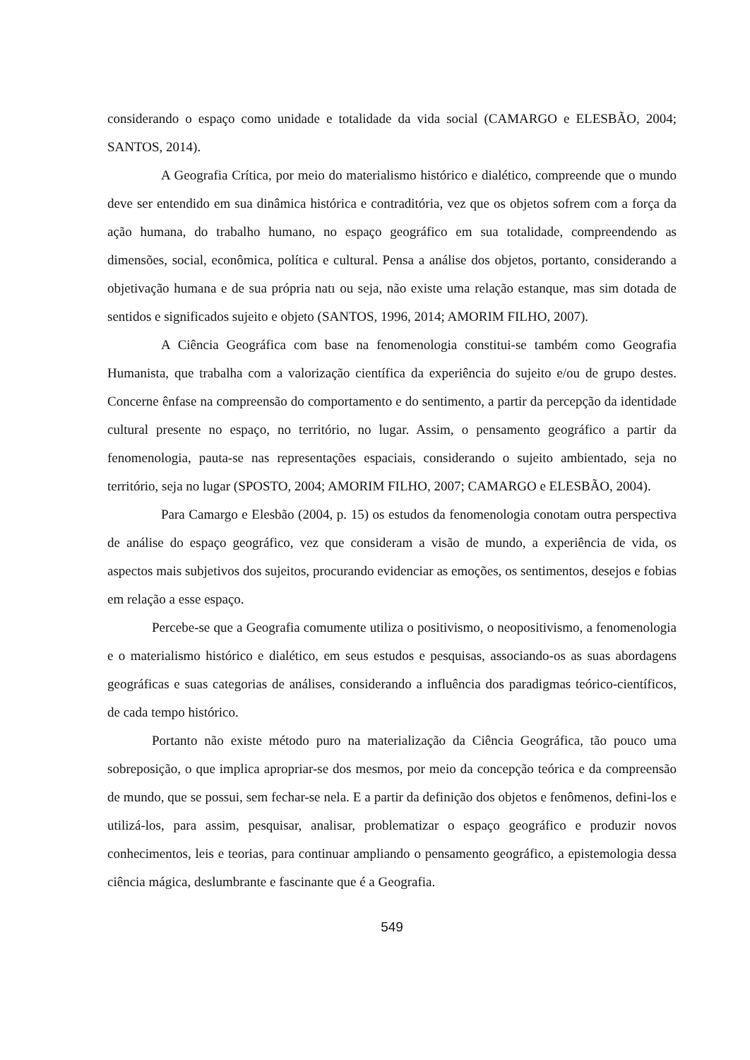considerando o espaço como unidade e totalidade da vida social (CAMARGO e ELESBÃO, 2004; SANTOS, 2014).
A Geografia Crítica, por meio do materialismo histórico e dialético, compreende que o mundo deve ser entendido em sua dinâmica histórica e contraditória, vez que os objetos sofrem com a força da ação humana, do trabalho humano, no espaço geográfico em sua totalidade, compreendendo as dimensões, social, econômica, política e cultural. Pensa a análise dos objetos, portanto, considerando a objetivação humana e de sua própria natı ou seja, não existe uma relação estanque, mas sim dotada de sentidos e significados sujeito e objeto (SANTOS, 1996, 2014; AMORIM FILHO, 2007).
A Ciência Geográfica com base na fenomenologia constitui-se também como Geografia Humanista, que trabalha com a valorização científica da experiência do sujeito e/ou de grupo destes. Concerne ênfase na compreensão do comportamento e do sentimento, a partir da percepção da identidade cultural presente no espaço, no território, no lugar. Assim, o pensamento geográfico a partir da fenomenologia, pauta-se nas representações espaciais, considerando o sujeito ambientado, seja no território, seja no lugar (SPOSTO, 2004; AMORIM FILHO, 2007; CAMARGO e ELESBÃO, 2004).
Para Camargo e Elesbão (2004, p. 15) os estudos da fenomenologia conotam outra perspectiva de análise do espaço geográfico, vez que consideram a visão de mundo, a experiência de vida, os aspectos mais subjetivos dos sujeitos, procurando evidenciar as emoções, os sentimentos, desejos e fobias em relação a esse espaço.
Percebe-se que a Geografia comumente utiliza o positivismo, o neopositivismo, a fenomenologia e o materialismo histórico e dialético, em seus estudos e pesquisas, associando-os as suas abordagens geográficas e suas categorias de análises, considerando a influência dos paradigmas teórico-científicos, de cada tempo histórico.
Portanto não existe método puro na materialização da Ciência Geográfica, tão pouco uma sobreposição, o que implica apropriar-se dos mesmos, por meio da concepção teórica e da compreensão de mundo, que se possui, sem fechar-se nela. E a partir da definição dos objetos e fenômenos, defini-los e utilizá-los, para assim, pesquisar, analisar, problematizar o espaço geográfico e produzir novos conhecimentos, leis e teorias, para continuar ampliando o pensamento geográfico, a epistemologia dessa ciência mágica, deslumbrante e fascinante que é a Geografia.
549